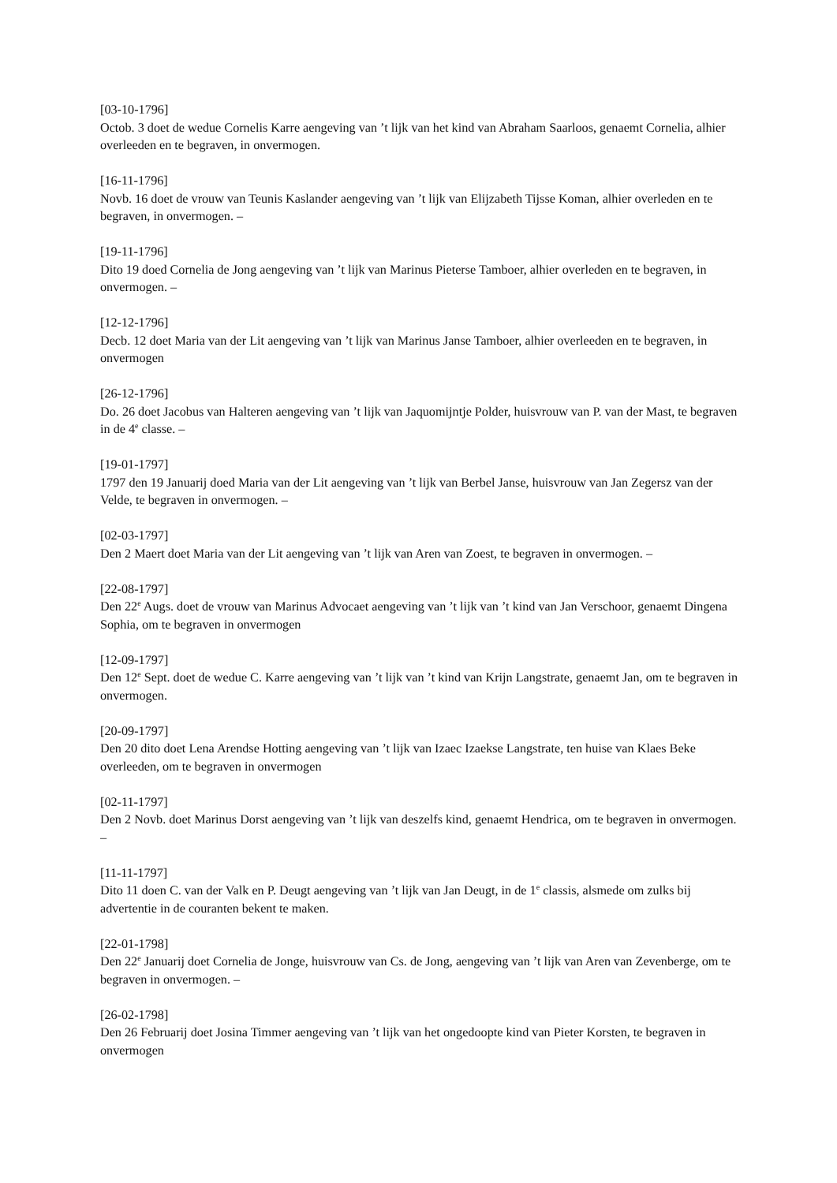[03-10-1796]
Octob. 3 doet de wedue Cornelis Karre aengeving van ’t lijk van het kind van Abraham Saarloos, genaemt Cornelia, alhier overleeden en te begraven, in onvermogen.
[16-11-1796]
Novb. 16 doet de vrouw van Teunis Kaslander aengeving van ’t lijk van Elijzabeth Tijsse Koman, alhier overleden en te begraven, in onvermogen. –
[19-11-1796]
Dito 19 doed Cornelia de Jong aengeving van ’t lijk van Marinus Pieterse Tamboer, alhier overleden en te begraven, in onvermogen. –
[12-12-1796]
Decb. 12 doet Maria van der Lit aengeving van ’t lijk van Marinus Janse Tamboer, alhier overleeden en te begraven, in onvermogen
[26-12-1796]
Do. 26 doet Jacobus van Halteren aengeving van ’t lijk van Jaquomijntje Polder, huisvrouw van P. van der Mast, te begraven in de 4<sup>e</sup> classe. –
[19-01-1797]
1797 den 19 Januarij doed Maria van der Lit aengeving van ’t lijk van Berbel Janse, huisvrouw van Jan Zegersz van der Velde, te begraven in onvermogen. –
[02-03-1797]
Den 2 Maert doet Maria van der Lit aengeving van ’t lijk van Aren van Zoest, te begraven in onvermogen. –
[22-08-1797]
Den 22<sup>e</sup> Augs. doet de vrouw van Marinus Advocaet aengeving van ’t lijk van ’t kind van Jan Verschoor, genaemt Dingena Sophia, om te begraven in onvermogen
[12-09-1797]
Den 12<sup>e</sup> Sept. doet de wedue C. Karre aengeving van ’t lijk van ’t kind van Krijn Langstrate, genaemt Jan, om te begraven in onvermogen.
[20-09-1797]
Den 20 dito doet Lena Arendse Hotting aengeving van ’t lijk van Izaec Izaekse Langstrate, ten huise van Klaes Beke overleeden, om te begraven in onvermogen
[02-11-1797]
Den 2 Novb. doet Marinus Dorst aengeving van ’t lijk van deszelfs kind, genaemt Hendrica, om te begraven in onvermogen. –
[11-11-1797]
Dito 11 doen C. van der Valk en P. Deugt aengeving van ’t lijk van Jan Deugt, in de 1<sup>e</sup> classis, alsmede om zulks bij advertentie in de couranten bekent te maken.
[22-01-1798]
Den 22<sup>e</sup> Januarij doet Cornelia de Jonge, huisvrouw van Cs. de Jong, aengeving van ’t lijk van Aren van Zevenberge, om te begraven in onvermogen. –
[26-02-1798]
Den 26 Februarij doet Josina Timmer aengeving van ’t lijk van het ongedoopte kind van Pieter Korsten, te begraven in onvermogen